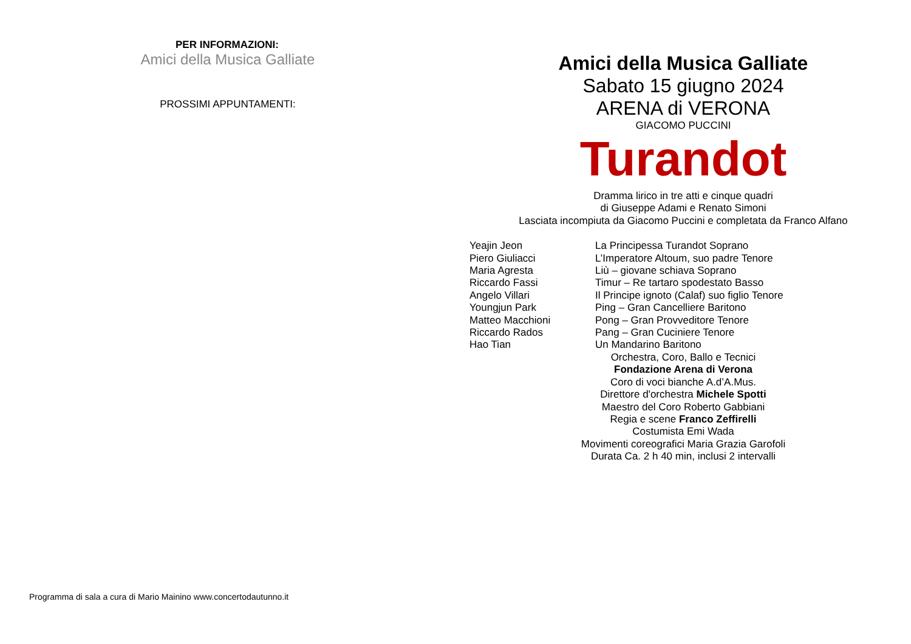PER INFORMAZIONI:
Amici della Musica Galliate
PROSSIMI APPUNTAMENTI:
Programma di sala a cura di Mario Mainino www.concertodautunno.it
Amici della Musica Galliate
Sabato 15 giugno 2024
ARENA di VERONA
GIACOMO PUCCINI
Turandot
Dramma lirico in tre atti e cinque quadri
di Giuseppe Adami e Renato Simoni
Lasciata incompiuta da Giacomo Puccini e completata da Franco Alfano
Yeajin Jeon La Principessa Turandot Soprano Piero Giuliacci L’Imperatore Altoum, suo padre Tenore Maria Agresta Liù – giovane schiava Soprano Riccardo Fassi Timur – Re tartaro spodestato Basso Angelo Villari Il Principe ignoto (Calaf) suo figlio Tenore Youngjun Park Ping – Gran Cancelliere Baritono Matteo Macchioni Pong – Gran Provveditore Tenore Riccardo Rados Pang – Gran Cuciniere Tenore Hao Tian Un Mandarino Baritono
Orchestra, Coro, Ballo e Tecnici
Fondazione Arena di Verona
Coro di voci bianche A.d’A.Mus.
Direttore d'orchestra Michele Spotti
Maestro del Coro Roberto Gabbiani
Regia e scene Franco Zeffirelli
Costumista Emi Wada
Movimenti coreografici Maria Grazia Garofoli
Durata Ca. 2 h 40 min, inclusi 2 intervalli